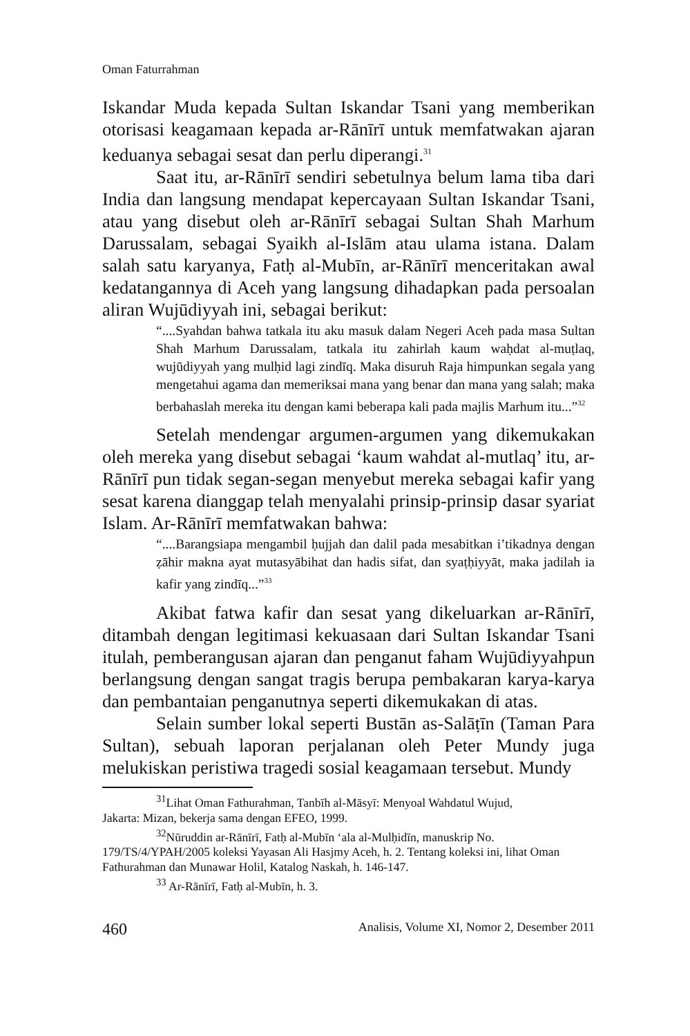Oman Faturrahman
Iskandar Muda kepada Sultan Iskandar Tsani yang memberikan otorisasi keagamaan kepada ar-Rānīrī untuk memfatwakan ajaran keduanya sebagai sesat dan perlu diperangi.<sup>31</sup>
Saat itu, ar-Rānīrī sendiri sebetulnya belum lama tiba dari India dan langsung mendapat kepercayaan Sultan Iskandar Tsani, atau yang disebut oleh ar-Rānīrī sebagai Sultan Shah Marhum Darussalam, sebagai Syaikh al-Islām atau ulama istana. Dalam salah satu karyanya, Fatḥ al-Mubīn, ar-Rānīrī menceritakan awal kedatangannya di Aceh yang langsung dihadapkan pada persoalan aliran Wujūdiyyah ini, sebagai berikut:
“....Syahdan bahwa tatkala itu aku masuk dalam Negeri Aceh pada masa Sultan Shah Marhum Darussalam, tatkala itu zahirlah kaum waḥdat al-muṭlaq, wujūdiyyah yang mulḥid lagi zindīq. Maka disuruh Raja himpunkan segala yang mengetahui agama dan memeriksai mana yang benar dan mana yang salah; maka berbahaslah mereka itu dengan kami beberapa kali pada majlis Marhum itu...”<sup>32</sup>
Setelah mendengar argumen-argumen yang dikemukakan oleh mereka yang disebut sebagai ‘kaum wahdat al-mutlaq’ itu, ar-Rānīrī pun tidak segan-segan menyebut mereka sebagai kafir yang sesat karena dianggap telah menyalahi prinsip-prinsip dasar syariat Islam. Ar-Rānīrī memfatwakan bahwa:
“....Barangsiapa mengambil ḥujjah dan dalil pada mesabitkan i’tikadnya dengan ẓāhir makna ayat mutasyābihat dan hadis sifat, dan syaṭḥiyyāt, maka jadilah ia kafir yang zindīq...”<sup>33</sup>
Akibat fatwa kafir dan sesat yang dikeluarkan ar-Rānīrī, ditambah dengan legitimasi kekuasaan dari Sultan Iskandar Tsani itulah, pemberangusan ajaran dan penganut faham Wujūdiyyahpun berlangsung dengan sangat tragis berupa pembakaran karya-karya dan pembantaian penganutnya seperti dikemukakan di atas.
Selain sumber lokal seperti Bustān as-Salāṭīn (Taman Para Sultan), sebuah laporan perjalanan oleh Peter Mundy juga melukiskan peristiwa tragedi sosial keagamaan tersebut. Mundy
<sup>31</sup> Lihat Oman Fathurahman, Tanbīh al-Māsyī: Menyoal Wahdatul Wujud,
Jakarta: Mizan, bekerja sama dengan EFEO, 1999.
<sup>32</sup>Nūruddin ar-Rānīrī, Fatḥ al-Mubīn ‘ala al-Mulḥidīn, manuskrip No.
179/TS/4/YPAH/2005 koleksi Yayasan Ali Hasjmy Aceh, h. 2. Tentang koleksi ini, lihat Oman Fathurahman dan Munawar Holil, Katalog Naskah, h. 146-147.
<sup>33</sup> Ar-Rānīrī, Fatḥ al-Mubīn, h. 3.
460 Analisis, Volume XI, Nomor 2, Desember 2011